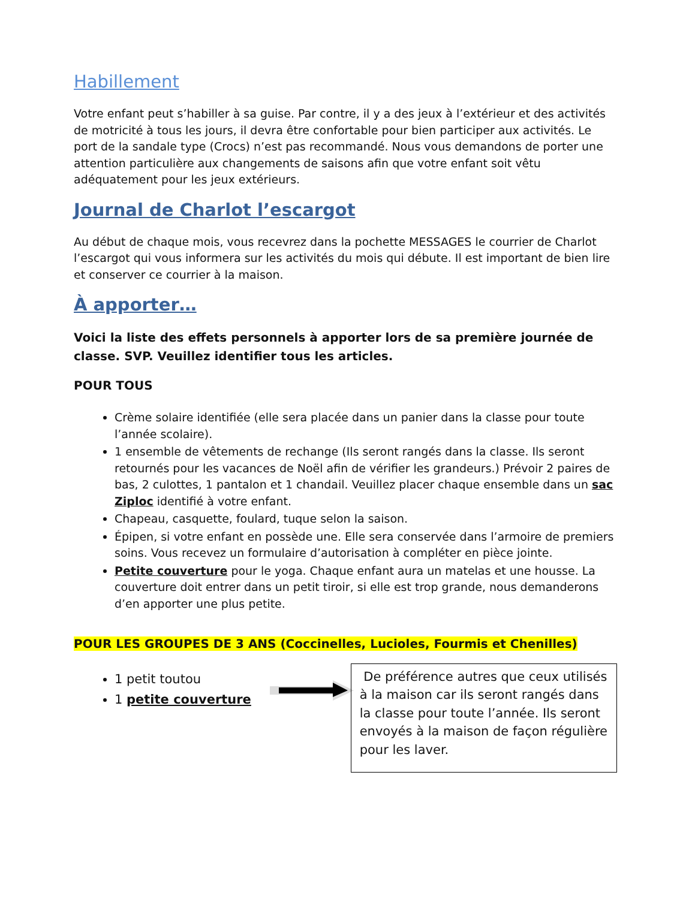Habillement
Votre enfant peut s’habiller à sa guise. Par contre, il y a des jeux à l’extérieur et des activités de motricité à tous les jours, il devra être confortable pour bien participer aux activités. Le port de la sandale type (Crocs) n’est pas recommandé. Nous vous demandons de porter une attention particulière aux changements de saisons afin que votre enfant soit vêtu adéquatement pour les jeux extérieurs.
Journal de Charlot l’escargot
Au début de chaque mois, vous recevrez dans la pochette MESSAGES le courrier de Charlot l’escargot qui vous informera sur les activités du mois qui débute. Il est important de bien lire et conserver ce courrier à la maison.
À apporter…
Voici la liste des effets personnels à apporter lors de sa première journée de classe. SVP. Veuillez identifier tous les articles.
POUR TOUS
Crème solaire identifiée (elle sera placée dans un panier dans la classe pour toute l’année scolaire).
1 ensemble de vêtements de rechange (Ils seront rangés dans la classe. Ils seront retournés pour les vacances de Noël afin de vérifier les grandeurs.) Prévoir 2 paires de bas, 2 culottes, 1 pantalon et 1 chandail. Veuillez placer chaque ensemble dans un sac Ziploc identifié à votre enfant.
Chapeau, casquette, foulard, tuque selon la saison.
Épipen, si votre enfant en possède une. Elle sera conservée dans l’armoire de premiers soins. Vous recevez un formulaire d’autorisation à compléter en pièce jointe.
Petite couverture pour le yoga. Chaque enfant aura un matelas et une housse. La couverture doit entrer dans un petit tiroir, si elle est trop grande, nous demanderons d’en apporter une plus petite.
POUR LES GROUPES DE 3 ANS (Coccinelles, Lucioles, Fourmis et Chenilles)
1 petit toutou
1 petite couverture
De préférence autres que ceux utilisés à la maison car ils seront rangés dans la classe pour toute l’année. Ils seront envoyés à la maison de façon régulière pour les laver.